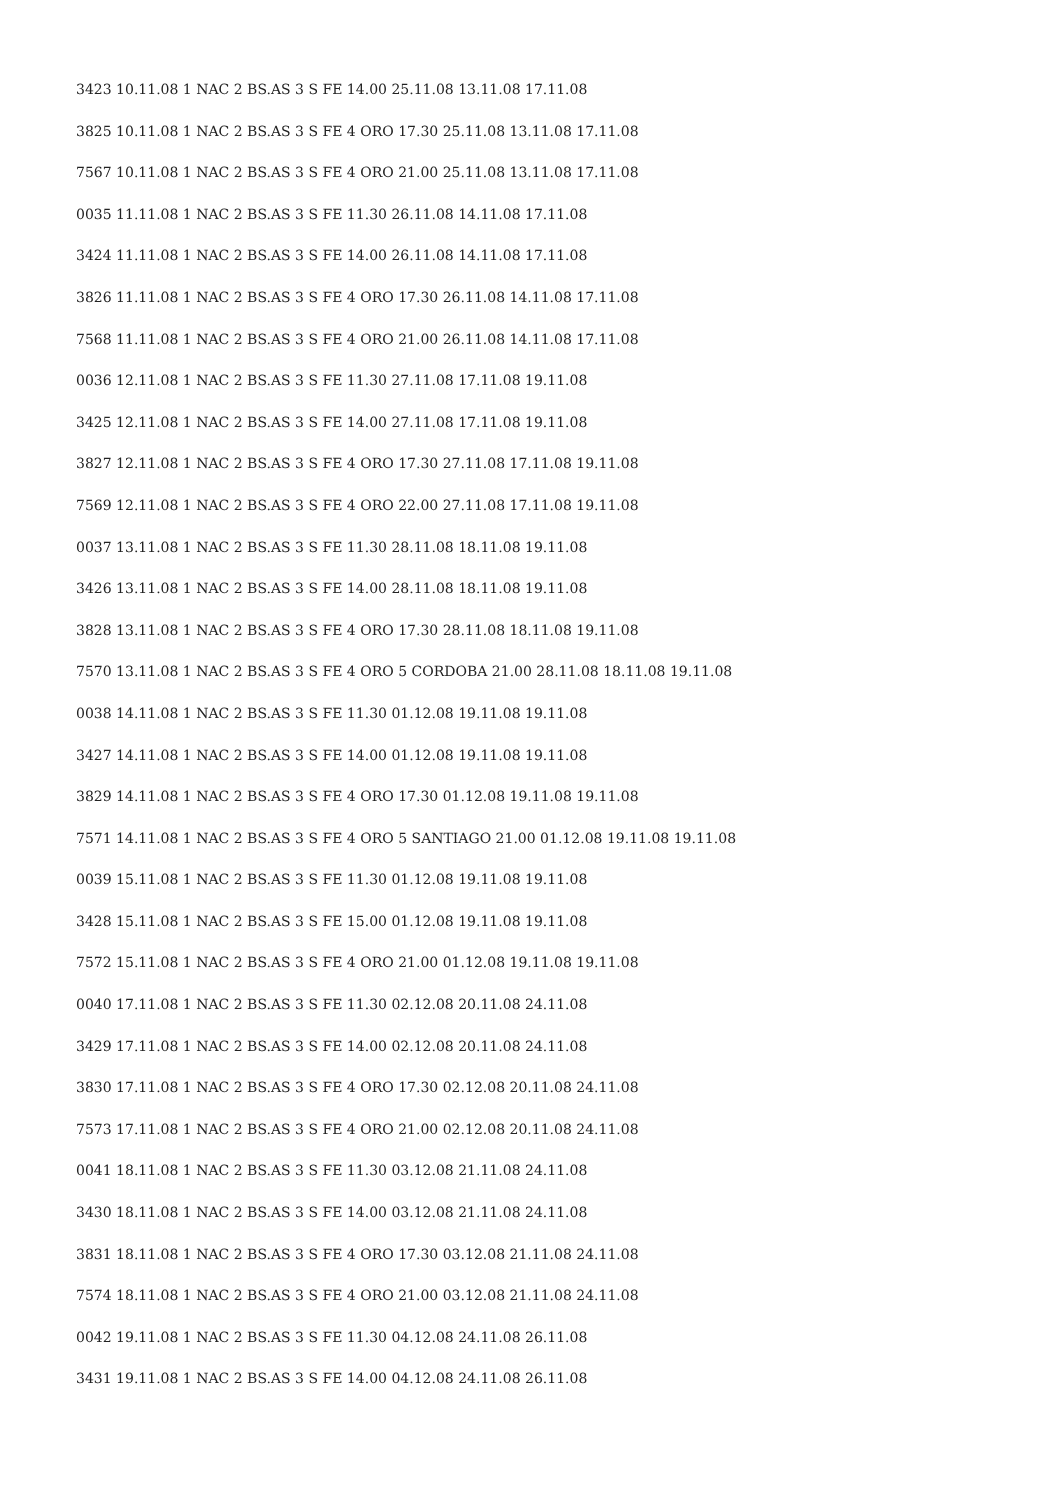3423 10.11.08 1 NAC 2 BS.AS 3 S FE 14.00 25.11.08 13.11.08 17.11.08
3825 10.11.08 1 NAC 2 BS.AS 3 S FE 4 ORO 17.30 25.11.08 13.11.08 17.11.08
7567 10.11.08 1 NAC 2 BS.AS 3 S FE 4 ORO 21.00 25.11.08 13.11.08 17.11.08
0035 11.11.08 1 NAC 2 BS.AS 3 S FE 11.30 26.11.08 14.11.08 17.11.08
3424 11.11.08 1 NAC 2 BS.AS 3 S FE 14.00 26.11.08 14.11.08 17.11.08
3826 11.11.08 1 NAC 2 BS.AS 3 S FE 4 ORO 17.30 26.11.08 14.11.08 17.11.08
7568 11.11.08 1 NAC 2 BS.AS 3 S FE 4 ORO 21.00 26.11.08 14.11.08 17.11.08
0036 12.11.08 1 NAC 2 BS.AS 3 S FE 11.30 27.11.08 17.11.08 19.11.08
3425 12.11.08 1 NAC 2 BS.AS 3 S FE 14.00 27.11.08 17.11.08 19.11.08
3827 12.11.08 1 NAC 2 BS.AS 3 S FE 4 ORO 17.30 27.11.08 17.11.08 19.11.08
7569 12.11.08 1 NAC 2 BS.AS 3 S FE 4 ORO 22.00 27.11.08 17.11.08 19.11.08
0037 13.11.08 1 NAC 2 BS.AS 3 S FE 11.30 28.11.08 18.11.08 19.11.08
3426 13.11.08 1 NAC 2 BS.AS 3 S FE 14.00 28.11.08 18.11.08 19.11.08
3828 13.11.08 1 NAC 2 BS.AS 3 S FE 4 ORO 17.30 28.11.08 18.11.08 19.11.08
7570 13.11.08 1 NAC 2 BS.AS 3 S FE 4 ORO 5 CORDOBA 21.00 28.11.08 18.11.08 19.11.08
0038 14.11.08 1 NAC 2 BS.AS 3 S FE 11.30 01.12.08 19.11.08 19.11.08
3427 14.11.08 1 NAC 2 BS.AS 3 S FE 14.00 01.12.08 19.11.08 19.11.08
3829 14.11.08 1 NAC 2 BS.AS 3 S FE 4 ORO 17.30 01.12.08 19.11.08 19.11.08
7571 14.11.08 1 NAC 2 BS.AS 3 S FE 4 ORO 5 SANTIAGO 21.00 01.12.08 19.11.08 19.11.08
0039 15.11.08 1 NAC 2 BS.AS 3 S FE 11.30 01.12.08 19.11.08 19.11.08
3428 15.11.08 1 NAC 2 BS.AS 3 S FE 15.00 01.12.08 19.11.08 19.11.08
7572 15.11.08 1 NAC 2 BS.AS 3 S FE 4 ORO 21.00 01.12.08 19.11.08 19.11.08
0040 17.11.08 1 NAC 2 BS.AS 3 S FE 11.30 02.12.08 20.11.08 24.11.08
3429 17.11.08 1 NAC 2 BS.AS 3 S FE 14.00 02.12.08 20.11.08 24.11.08
3830 17.11.08 1 NAC 2 BS.AS 3 S FE 4 ORO 17.30 02.12.08 20.11.08 24.11.08
7573 17.11.08 1 NAC 2 BS.AS 3 S FE 4 ORO 21.00 02.12.08 20.11.08 24.11.08
0041 18.11.08 1 NAC 2 BS.AS 3 S FE 11.30 03.12.08 21.11.08 24.11.08
3430 18.11.08 1 NAC 2 BS.AS 3 S FE 14.00 03.12.08 21.11.08 24.11.08
3831 18.11.08 1 NAC 2 BS.AS 3 S FE 4 ORO 17.30 03.12.08 21.11.08 24.11.08
7574 18.11.08 1 NAC 2 BS.AS 3 S FE 4 ORO 21.00 03.12.08 21.11.08 24.11.08
0042 19.11.08 1 NAC 2 BS.AS 3 S FE 11.30 04.12.08 24.11.08 26.11.08
3431 19.11.08 1 NAC 2 BS.AS 3 S FE 14.00 04.12.08 24.11.08 26.11.08